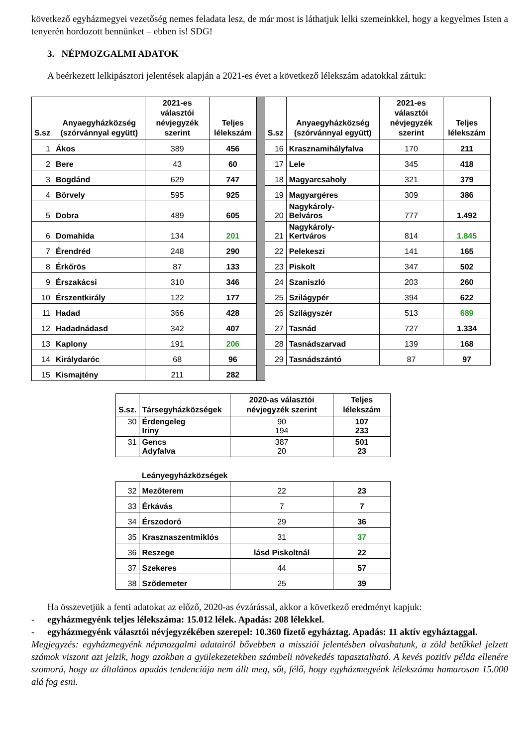következő egyházmegyei vezetőség nemes feladata lesz, de már most is láthatjuk lelki szemeinkkel, hogy a kegyelmes Isten a tenyerén hordozott bennünket – ebben is! SDG!
3. NÉPMOZGALMI ADATOK
A beérkezett lelkipásztori jelentések alapján a 2021-es évet a következő lélekszám adatokkal zártuk:
| S.sz | Anyaegyházközség (szórvánnyal együtt) | 2021-es választói névjegyzék szerint | Teljes lélekszám | | S.sz | Anyaegyházközség (szórvánnyal együtt) | 2021-es választói névjegyzék szerint | Teljes lélekszám |
| 1 | Ákos | 389 | 456 | | 16 | Krasznamihályfalva | 170 | 211 |
| 2 | Bere | 43 | 60 | | 17 | Lele | 345 | 418 |
| 3 | Bogdánd | 629 | 747 | | 18 | Magyarcsaholy | 321 | 379 |
| 4 | Börvely | 595 | 925 | | 19 | Magyargéres | 309 | 386 |
| 5 | Dobra | 489 | 605 | | 20 | Nagykároly- Belváros | 777 | 1.492 |
| 6 | Domahida | 134 | 201 | | 21 | Nagykároly- Kertváros | 814 | 1.845 |
| 7 | Érendréd | 248 | 290 | | 22 | Pelekeszi | 141 | 165 |
| 8 | Érkőrös | 87 | 133 | | 23 | Piskolt | 347 | 502 |
| 9 | Érszakácsi | 310 | 346 | | 24 | Szaniszló | 203 | 260 |
| 10 | Érszentkirály | 122 | 177 | | 25 | Szilágypér | 394 | 622 |
| 11 | Hadad | 366 | 428 | | 26 | Szilágyszér | 513 | 689 |
| 12 | Hadadnádasd | 342 | 407 | | 27 | Tasnád | 727 | 1.334 |
| 13 | Kaplony | 191 | 206 | | 28 | Tasnádszarvad | 139 | 168 |
| 14 | Királydaróc | 68 | 96 | | 29 | Tasnádszántó | 87 | 97 |
| 15 | Kismajtény | 211 | 282 | | | | | |
| S.sz. | Társegyházközségek | 2020-as választói névjegyzék szerint | Teljes lélekszám |
| --- | --- | --- | --- |
| 30 | Érdengeleg Iriny | 90 194 | 107 233 |
| 31 | Gencs Adyfalva | 387 20 | 501 23 |
| | Leányegyházközségek | | |
| 32 | Mezőterem | 22 | 23 |
| 33 | Érkávás | 7 | 7 |
| 34 | Érszodoró | 29 | 36 |
| 35 | Krasznaszentmiklós | 31 | 37 |
| 36 | Reszege | lásd Piskoltnál | 22 |
| 37 | Szekeres | 44 | 57 |
| 38 | Sződemeter | 25 | 39 |
Ha összevetjük a fenti adatokat az előző, 2020-as évzárással, akkor a következő eredményt kapjuk:
- egyházmegyénk teljes lélekszáma: 15.012 lélek. Apadás: 208 lélekkel.
- egyházmegyénk választói névjegyzékében szerepel: 10.360 fizető egyháztag. Apadás: 11 aktív egyháztaggal.
Megjegyzés: egyházmegyénk népmozgalmi adatairól bővebben a missziói jelentésben olvashatunk, a zöld betűkkel jelzett számok viszont azt jelzik, hogy azokban a gyülekezetekben számbeli növekedés tapasztalható. A kevés pozitív példa ellenére szomorú, hogy az általános apadás tendenciája nem állt meg, sőt, félő, hogy egyházmegyénk lélekszáma hamarosan 15.000 alá fog esni.